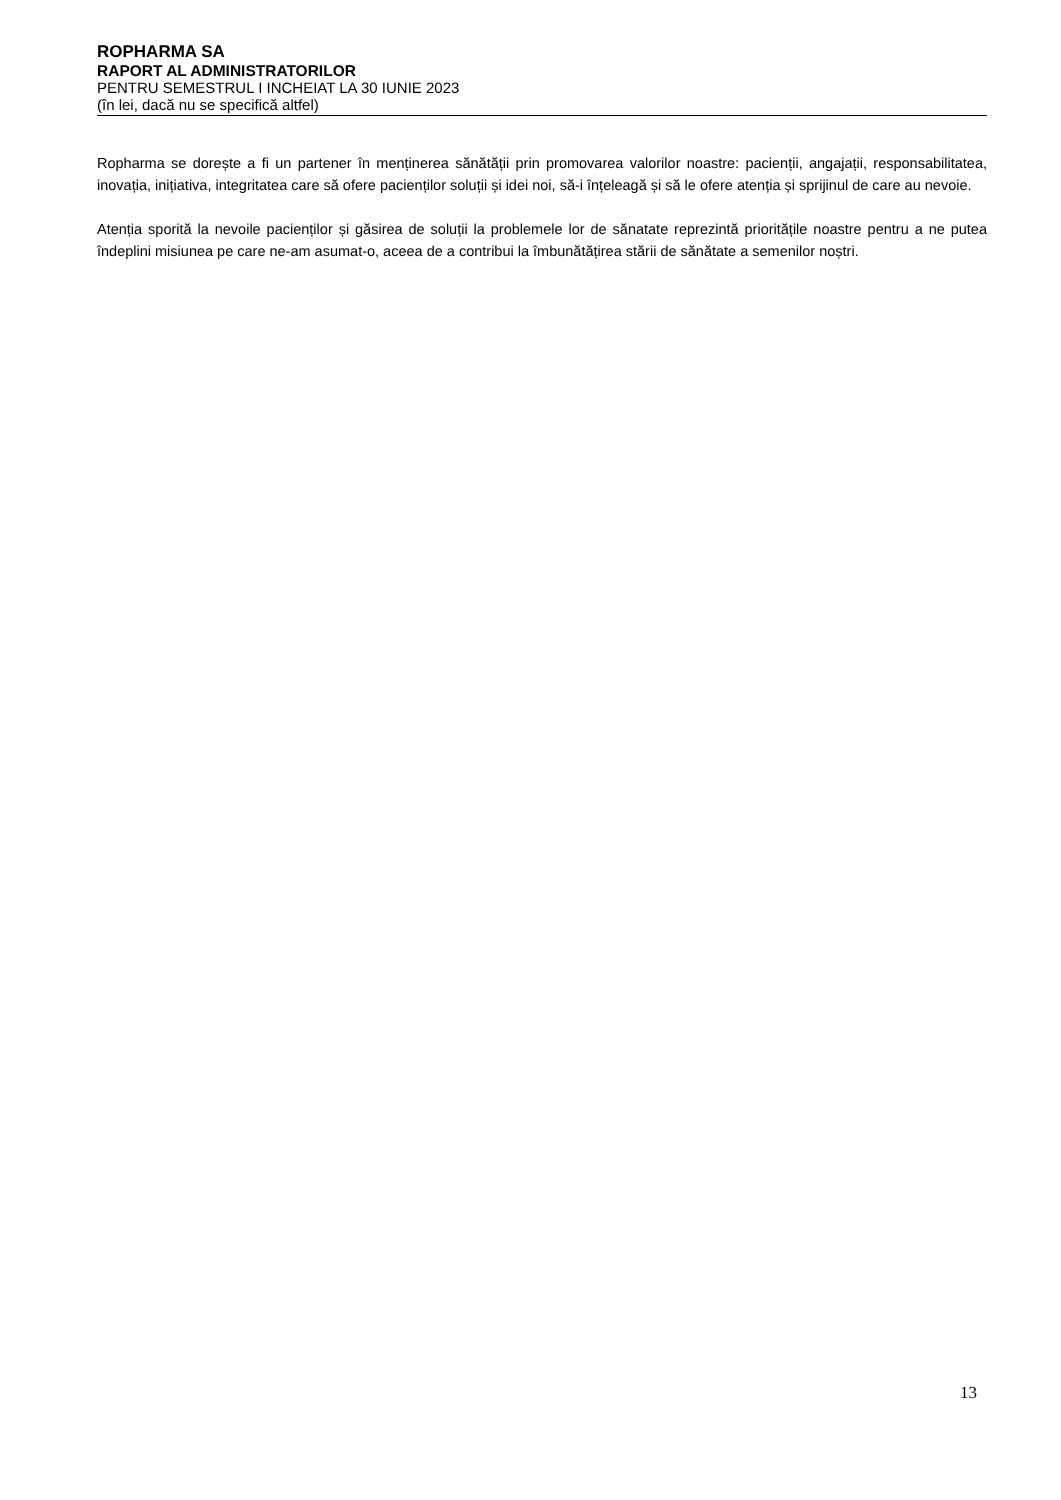ROPHARMA SA
RAPORT AL ADMINISTRATORILOR
PENTRU SEMESTRUL I INCHEIAT LA 30 IUNIE 2023
(în lei, dacă nu se specifică altfel)
Ropharma se dorește a fi un partener în menținerea sănătății prin promovarea valorilor noastre: pacienții, angajații, responsabilitatea, inovația, inițiativa, integritatea care să ofere pacienților soluții și idei noi, să-i înțeleagă și să le ofere atenția și sprijinul de care au nevoie.
Atenția sporită la nevoile pacienților și găsirea de soluții la problemele lor de sănatate reprezintă prioritățile noastre pentru a ne putea îndeplini misiunea pe care ne-am asumat-o, aceea de a contribui la îmbunătățirea stării de sănătate a semenilor noștri.
13